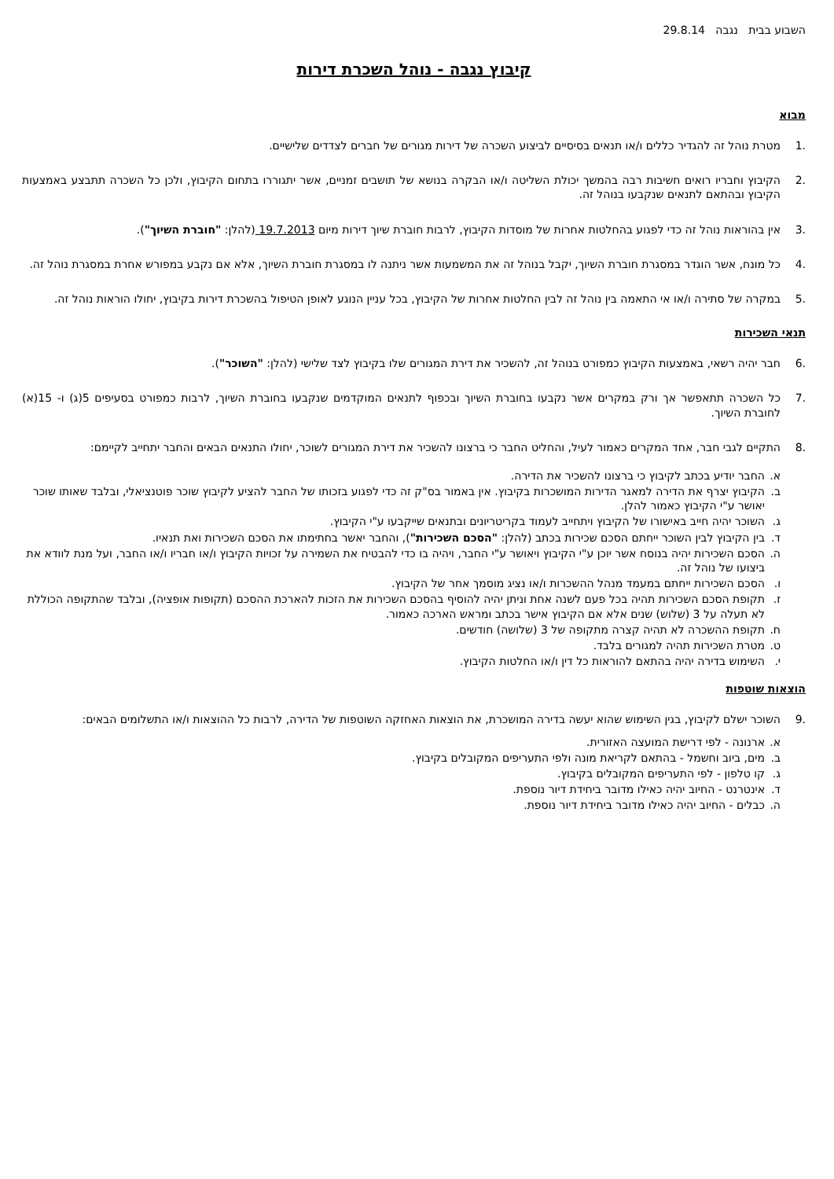השבוע בבית נגבה 29.8.14
קיבוץ נגבה - נוהל השכרת דירות
מבוא
.1 מטרת נוהל זה להגדיר כללים ו/או תנאים בסיסיים לביצוע השכרה של דירות מגורים של חברים לצדדים שלישיים.
.2 הקיבוץ וחבריו רואים חשיבות רבה בהמשך יכולת השליטה ו/או הבקרה בנושא של תושבים זמניים, אשר יתגוררו בתחום הקיבוץ, ולכן כל השכרה תתבצע באמצעות הקיבוץ ובהתאם לתנאים שנקבעו בנוהל זה.
.3 אין בהוראות נוהל זה כדי לפגוע בהחלטות אחרות של מוסדות הקיבוץ, לרבות חוברת שיוך דירות מיום 19.7.2013 (להלן: "חוברת השיוך").
.4 כל מונח, אשר הוגדר במסגרת חוברת השיוך, יקבל בנוהל זה את המשמעות אשר ניתנה לו במסגרת חוברת השיוך, אלא אם נקבע במפורש אחרת במסגרת נוהל זה.
.5 במקרה של סתירה ו/או אי התאמה בין נוהל זה לבין החלטות אחרות של הקיבוץ, בכל עניין הנוגע לאופן הטיפול בהשכרת דירות בקיבוץ, יחולו הוראות נוהל זה.
תנאי השכירות
.6 חבר יהיה רשאי, באמצעות הקיבוץ כמפורט בנוהל זה, להשכיר את דירת המגורים שלו בקיבוץ לצד שלישי (להלן: "השוכר").
.7 כל השכרה תתאפשר אך ורק במקרים אשר נקבעו בחוברת השיוך ובכפוף לתנאים המוקדמים שנקבעו בחוברת השיוך, לרבות כמפורט בסעיפים 5(ג) ו- 15(א) לחוברת השיוך.
.8 התקיים לגבי חבר, אחד המקרים כאמור לעיל, והחליט החבר כי ברצונו להשכיר את דירת המגורים לשוכר, יחולו התנאים הבאים והחבר יתחייב לקיימם:
א. החבר יודיע בכתב לקיבוץ כי ברצונו להשכיר את הדירה.
ב. הקיבוץ יצרף את הדירה למאגר הדירות המושכרות בקיבוץ. אין באמור בס"ק זה כדי לפגוע בזכותו של החבר להציע לקיבוץ שוכר פוטנציאלי, ובלבד שאותו שוכר יאושר ע"י הקיבוץ כאמור להלן.
ג. השוכר יהיה חייב באישורו של הקיבוץ ויתחייב לעמוד בקריטריונים ובתנאים שייקבעו ע"י הקיבוץ.
ד. בין הקיבוץ לבין השוכר ייחתם הסכם שכירות בכתב (להלן: "הסכם השכירות"), והחבר יאשר בחתימתו את הסכם השכירות ואת תנאיו.
ה. הסכם השכירות יהיה בנוסח אשר יוכן ע"י הקיבוץ ויאושר ע"י החבר, ויהיה בו כדי להבטיח את השמירה על זכויות הקיבוץ ו/או חבריו ו/או החבר, ועל מנת לוודא את ביצועו של נוהל זה.
ו. הסכם השכירות ייחתם במעמד מנהל ההשכרות ו/או נציג מוסמך אחר של הקיבוץ.
ז. תקופת הסכם השכירות תהיה בכל פעם לשנה אחת וניתן יהיה להוסיף בהסכם השכירות את הזכות להארכת ההסכם (תקופות אופציה), ובלבד שהתקופה הכוללת לא תעלה על 3 (שלוש) שנים אלא אם הקיבוץ אישר בכתב ומראש הארכה כאמור.
ח. תקופת ההשכרה לא תהיה קצרה מתקופה של 3 (שלושה) חודשים.
ט. מטרת השכירות תהיה למגורים בלבד.
י. השימוש בדירה יהיה בהתאם להוראות כל דין ו/או החלטות הקיבוץ.
הוצאות שוטפות
.9 השוכר ישלם לקיבוץ, בגין השימוש שהוא יעשה בדירה המושכרת, את הוצאות האחזקה השוטפות של הדירה, לרבות כל ההוצאות ו/או התשלומים הבאים:
א. ארנונה - לפי דרישת המועצה האזורית.
ב. מים, ביוב וחשמל - בהתאם לקריאת מונה ולפי התעריפים המקובלים בקיבוץ.
ג. קו טלפון - לפי התעריפים המקובלים בקיבוץ.
ד. אינטרנט - החיוב יהיה כאילו מדובר ביחידת דיור נוספת.
ה. כבלים - החיוב יהיה כאילו מדובר ביחידת דיור נוספת.